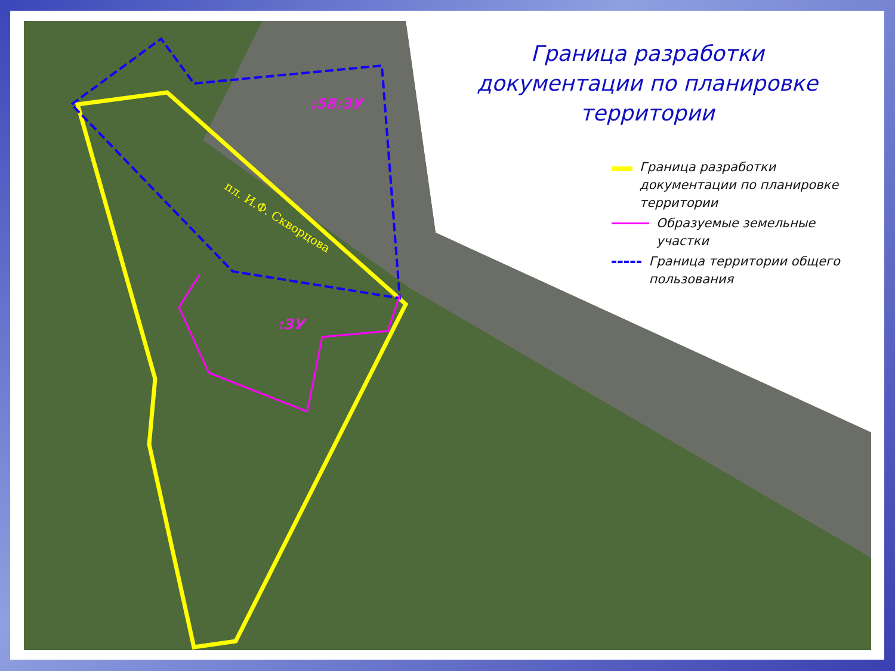пл. И.Ф. Скворцова
:58:ЗУ
:ЗУ
Граница разработки документации по планировке территории
Граница разработки документации по планировке территории
Образуемые земельные участки
Граница территории общего пользования